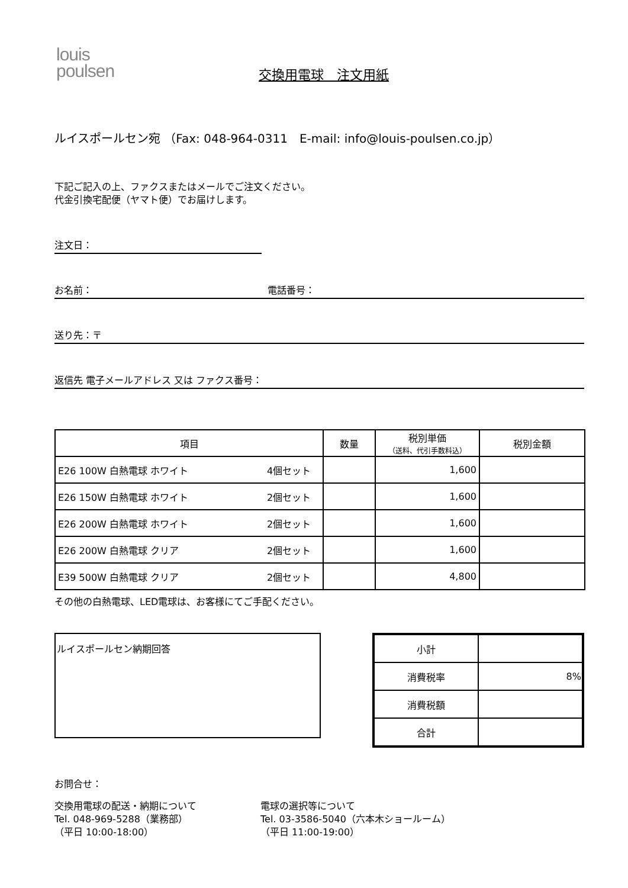louis
poulsen
交換用電球　注文用紙
ルイスポールセン宛 （Fax: 048-964-0311　E-mail: info@louis-poulsen.co.jp）
下記ご記入の上、ファクスまたはメールでご注文ください。
代金引換宅配便（ヤマト便）でお届けします。
注文日：
お名前： 電話番号：
送り先：〒
返信先 電子メールアドレス 又は ファクス番号：
| 項目 | | 数量 | 税別単価 （送料、代引手数料込） | 税別金額 |
| --- | --- | --- | --- | --- |
| E26 100W 白熱電球 ホワイト | 4個セット | | 1,600 | |
| E26 150W 白熱電球 ホワイト | 2個セット | | 1,600 | |
| E26 200W 白熱電球 ホワイト | 2個セット | | 1,600 | |
| E26 200W 白熱電球 クリア | 2個セット | | 1,600 | |
| E39 500W 白熱電球 クリア | 2個セット | | 4,800 | |
その他の白熱電球、LED電球は、お客様にてご手配ください。
ルイスポールセン納期回答
| 小計 | |
| 消費税率 | 8% |
| 消費税額 | |
| 合計 | |
お問合せ：
交換用電球の配送・納期について
Tel. 048-969-5288（業務部）
（平日 10:00-18:00）
電球の選択等について
Tel. 03-3586-5040（六本木ショールーム）
（平日 11:00-19:00）